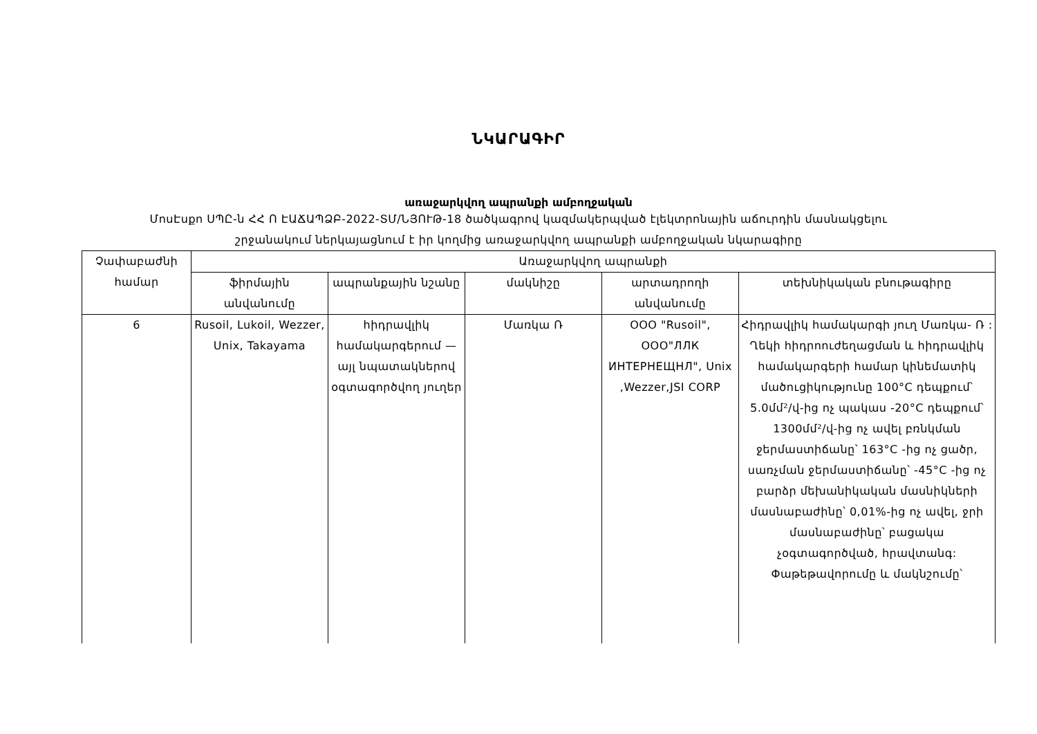ՆԿԱՐԱԳԻՐ
առաջարկվող ապրանքի ամբողջական
ՄոսԷսքո ՍՊԸ-ն ՀՀ Ո ԷԱՃԱՊՁԲ-2022-ՏՄ/ՆՅՈՒԹ-18 ծածկագրով կազմակերպված էլեկտրոնային աճուրդին մասնակցելու
շրջանակում ներկայացնում է իր կողմից առաջարկվող ապրանքի ամբողջական նկարագիրը
| Չափաբաժնի համար | Առաջարկվող ապրանքի | | | | |
| --- | --- | --- | --- | --- | --- |
| | ֆիրմային անվանումը | ապրանքային նշանը | մակնիշը | արտադրողի անվանումը | տեխնիկական բնութագիրը |
| 6 | Rusoil, Lukoil, Wezzer, Unix, Takayama | հիդրավլիկ համակարգերում — այլ նպատակներով օգտագործվող յուղեր | Մառկա Ռ | ООО "Rusoil", ООО"ЛЛК ИНТЕРНЕЩНЛ", Unix ,Wezzer,JSI CORP | Հիդրավլիկ համակարգի յուղ Մառկա- Ռ : Ղեկի հիդրոուժեղացման և հիդրավլիկ համակարգերի համար կինեմատիկ մածուցիկությունը 100°C դեպքում՝ 5.0մմ²/վ-ից ոչ պակաս -20°C դեպքում՝ 1300մմ²/վ-ից ոչ ավել բռնկման ջերմաստիճանը՝ 163°C -ից ոչ ցածր, սառչման ջերմաստիճանը՝ -45°C -ից ոչ բարձր մեխանիկական մասնիկների մասնաբաժինը՝ 0,01%-ից ոչ ավել, ջրի մասնաբաժինը՝ բացակա չօգտագործված, հրավտանգ: Փաթեթավորումը և մակնշումը՝ |